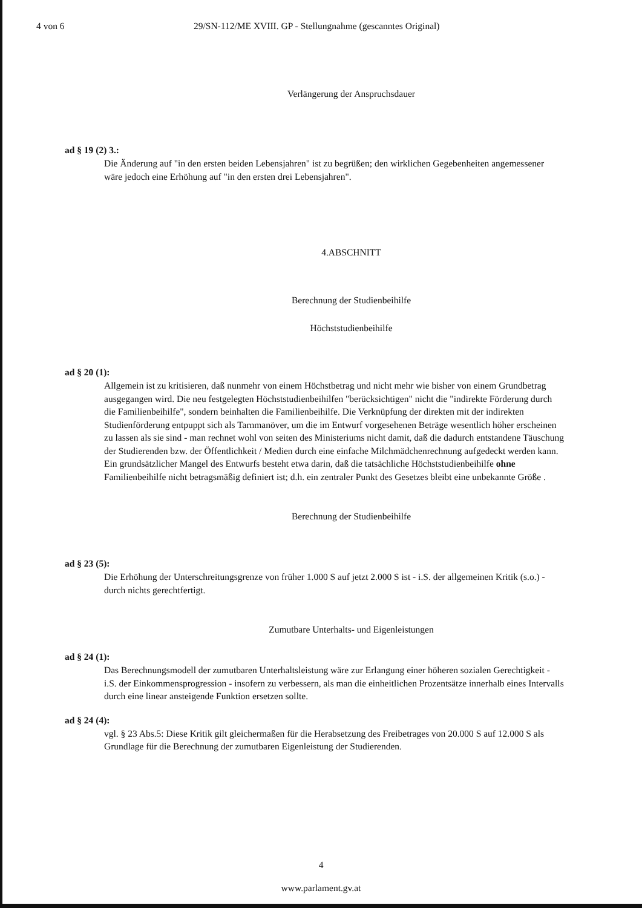4 von 6 29/SN-112/ME XVIII. GP - Stellungnahme (gescanntes Original)
Verlängerung der Anspruchsdauer
ad § 19 (2) 3.:
Die Änderung auf "in den ersten beiden Lebensjahren" ist zu begrüßen; den wirklichen Gegebenheiten angemessener wäre jedoch eine Erhöhung auf "in den ersten drei Lebensjahren".
4.ABSCHNITT
Berechnung der Studienbeihilfe
Höchststudienbeihilfe
ad § 20 (1):
Allgemein ist zu kritisieren, daß nunmehr von einem Höchstbetrag und nicht mehr wie bisher von einem Grundbetrag ausgegangen wird. Die neu festgelegten Höchststudienbeihilfen "berücksichtigen" nicht die "indirekte Förderung durch die Familienbeihilfe", sondern beinhalten die Familienbeihilfe. Die Verknüpfung der direkten mit der indirekten Studienförderung entpuppt sich als Tarnmanöver, um die im Entwurf vorgesehenen Beträge wesentlich höher erscheinen zu lassen als sie sind - man rechnet wohl von seiten des Ministeriums nicht damit, daß die dadurch entstandene Täuschung der Studierenden bzw. der Öffentlichkeit / Medien durch eine einfache Milchmädchenrechnung aufgedeckt werden kann.
Ein grundsätzlicher Mangel des Entwurfs besteht etwa darin, daß die tatsächliche Höchststudienbeihilfe ohne Familienbeihilfe nicht betragsmäßig definiert ist; d.h. ein zentraler Punkt des Gesetzes bleibt eine unbekannte Größe .
Berechnung der Studienbeihilfe
ad § 23 (5):
Die Erhöhung der Unterschreitungsgrenze von früher 1.000 S auf jetzt 2.000 S ist - i.S. der allgemeinen Kritik (s.o.) - durch nichts gerechtfertigt.
Zumutbare Unterhalts- und Eigenleistungen
ad § 24 (1):
Das Berechnungsmodell der zumutbaren Unterhaltsleistung wäre zur Erlangung einer höheren sozialen Gerechtigkeit - i.S. der Einkommensprogression - insofern zu verbessern, als man die einheitlichen Prozentsätze innerhalb eines Intervalls durch eine linear ansteigende Funktion ersetzen sollte.
ad § 24 (4):
vgl. § 23 Abs.5: Diese Kritik gilt gleichermaßen für die Herabsetzung des Freibetrages von 20.000 S auf 12.000 S als Grundlage für die Berechnung der zumutbaren Eigenleistung der Studierenden.
4
www.parlament.gv.at